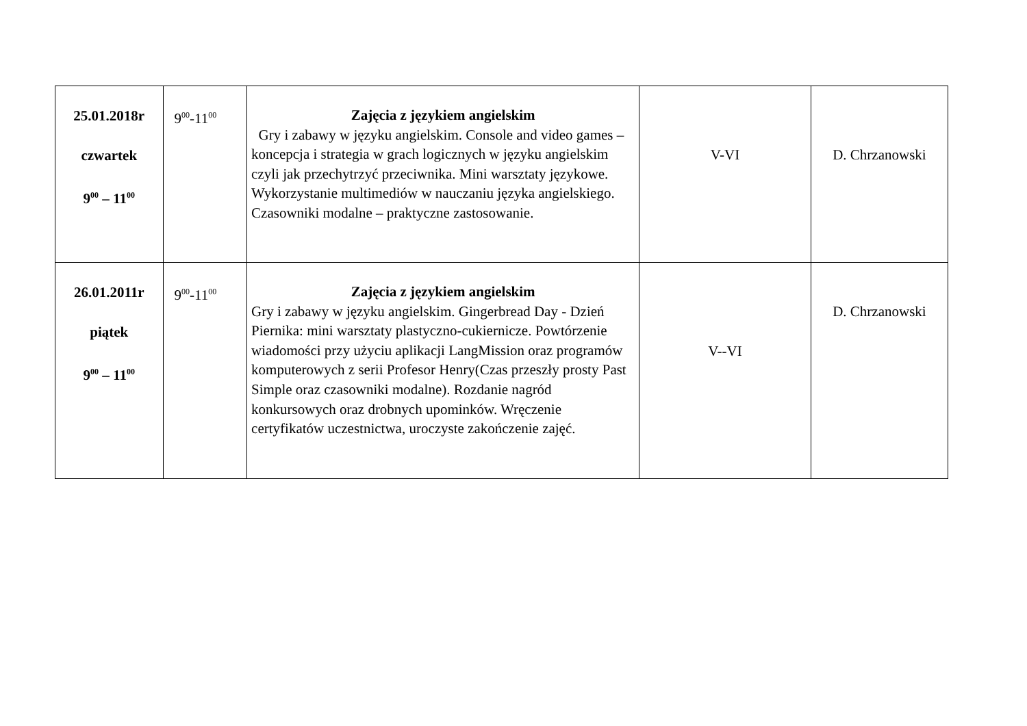| 25.01.2018r czwartek 9<sup>00</sup> – 11<sup>00</sup> | 9<sup>00</sup>-11<sup>00</sup> | Zajęcia z językiem angielskim Gry i zabawy w języku angielskim. Console and video games – koncepcja i strategia w grach logicznych w języku angielskim czyli jak przechytrzyć przeciwnika. Mini warsztaty językowe. Wykorzystanie multimediów w nauczaniu języka angielskiego. Czasowniki modalne – praktyczne zastosowanie. | V-VI | D. Chrzanowski |
| 26.01.2011r piątek 9<sup>00</sup> – 11<sup>00</sup> | 9<sup>00</sup>-11<sup>00</sup> | Zajęcia z językiem angielskim Gry i zabawy w języku angielskim. Gingerbread Day - Dzień Piernika: mini warsztaty plastyczno-cukiernicze. Powtórzenie wiadomości przy użyciu aplikacji LangMission oraz programów komputerowych z serii Profesor Henry(Czas przeszły prosty Past Simple oraz czasowniki modalne). Rozdanie nagród konkursowych oraz drobnych upominków. Wręczenie certyfikatów uczestnictwa, uroczyste zakończenie zajęć. | V--VI | D. Chrzanowski |